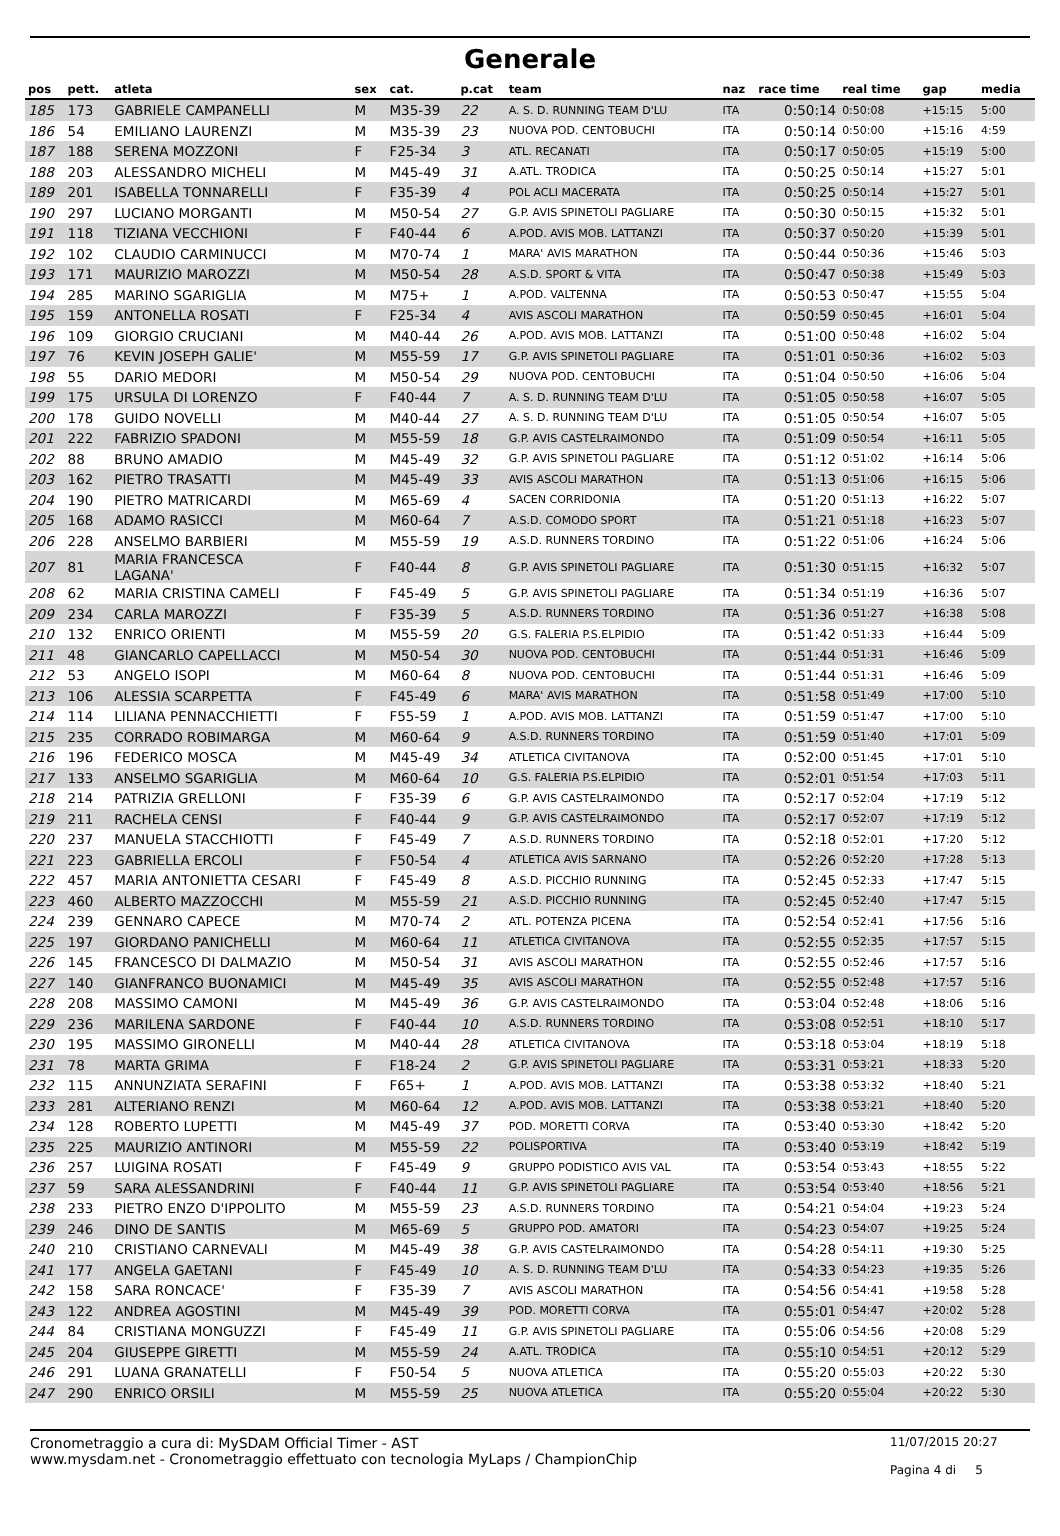Generale
| pos | pett. | atleta | sex | cat. | p.cat | team | naz | race time | real time | gap | media |
| --- | --- | --- | --- | --- | --- | --- | --- | --- | --- | --- | --- |
| 185 | 173 | GABRIELE CAMPANELLI | M | M35-39 | 22 | A. S. D. RUNNING TEAM D'LU | ITA | 0:50:14 | 0:50:08 | +15:15 | 5:00 |
| 186 | 54 | EMILIANO LAURENZI | M | M35-39 | 23 | NUOVA POD. CENTOBUCHI | ITA | 0:50:14 | 0:50:00 | +15:16 | 4:59 |
| 187 | 188 | SERENA MOZZONI | F | F25-34 | 3 | ATL. RECANATI | ITA | 0:50:17 | 0:50:05 | +15:19 | 5:00 |
| 188 | 203 | ALESSANDRO MICHELI | M | M45-49 | 31 | A.ATL. TRODICA | ITA | 0:50:25 | 0:50:14 | +15:27 | 5:01 |
| 189 | 201 | ISABELLA TONNARELLI | F | F35-39 | 4 | POL ACLI MACERATA | ITA | 0:50:25 | 0:50:14 | +15:27 | 5:01 |
| 190 | 297 | LUCIANO MORGANTI | M | M50-54 | 27 | G.P. AVIS SPINETOLI PAGLIARE | ITA | 0:50:30 | 0:50:15 | +15:32 | 5:01 |
| 191 | 118 | TIZIANA VECCHIONI | F | F40-44 | 6 | A.POD. AVIS MOB. LATTANZI | ITA | 0:50:37 | 0:50:20 | +15:39 | 5:01 |
| 192 | 102 | CLAUDIO CARMINUCCI | M | M70-74 | 1 | MARA' AVIS MARATHON | ITA | 0:50:44 | 0:50:36 | +15:46 | 5:03 |
| 193 | 171 | MAURIZIO MAROZZI | M | M50-54 | 28 | A.S.D. SPORT & VITA | ITA | 0:50:47 | 0:50:38 | +15:49 | 5:03 |
| 194 | 285 | MARINO SGARIGLIA | M | M75+ | 1 | A.POD. VALTENNA | ITA | 0:50:53 | 0:50:47 | +15:55 | 5:04 |
| 195 | 159 | ANTONELLA ROSATI | F | F25-34 | 4 | AVIS ASCOLI MARATHON | ITA | 0:50:59 | 0:50:45 | +16:01 | 5:04 |
| 196 | 109 | GIORGIO CRUCIANI | M | M40-44 | 26 | A.POD. AVIS MOB. LATTANZI | ITA | 0:51:00 | 0:50:48 | +16:02 | 5:04 |
| 197 | 76 | KEVIN JOSEPH GALIE' | M | M55-59 | 17 | G.P. AVIS SPINETOLI PAGLIARE | ITA | 0:51:01 | 0:50:36 | +16:02 | 5:03 |
| 198 | 55 | DARIO MEDORI | M | M50-54 | 29 | NUOVA POD. CENTOBUCHI | ITA | 0:51:04 | 0:50:50 | +16:06 | 5:04 |
| 199 | 175 | URSULA DI LORENZO | F | F40-44 | 7 | A. S. D. RUNNING TEAM D'LU | ITA | 0:51:05 | 0:50:58 | +16:07 | 5:05 |
| 200 | 178 | GUIDO NOVELLI | M | M40-44 | 27 | A. S. D. RUNNING TEAM D'LU | ITA | 0:51:05 | 0:50:54 | +16:07 | 5:05 |
| 201 | 222 | FABRIZIO SPADONI | M | M55-59 | 18 | G.P. AVIS CASTELRAIMONDO | ITA | 0:51:09 | 0:50:54 | +16:11 | 5:05 |
| 202 | 88 | BRUNO AMADIO | M | M45-49 | 32 | G.P. AVIS SPINETOLI PAGLIARE | ITA | 0:51:12 | 0:51:02 | +16:14 | 5:06 |
| 203 | 162 | PIETRO TRASATTI | M | M45-49 | 33 | AVIS ASCOLI MARATHON | ITA | 0:51:13 | 0:51:06 | +16:15 | 5:06 |
| 204 | 190 | PIETRO MATRICARDI | M | M65-69 | 4 | SACEN CORRIDONIA | ITA | 0:51:20 | 0:51:13 | +16:22 | 5:07 |
| 205 | 168 | ADAMO RASICCI | M | M60-64 | 7 | A.S.D. COMODO SPORT | ITA | 0:51:21 | 0:51:18 | +16:23 | 5:07 |
| 206 | 228 | ANSELMO BARBIERI | M | M55-59 | 19 | A.S.D. RUNNERS TORDINO | ITA | 0:51:22 | 0:51:06 | +16:24 | 5:06 |
| 207 | 81 | MARIA FRANCESCA LAGANA' | F | F40-44 | 8 | G.P. AVIS SPINETOLI PAGLIARE | ITA | 0:51:30 | 0:51:15 | +16:32 | 5:07 |
| 208 | 62 | MARIA CRISTINA CAMELI | F | F45-49 | 5 | G.P. AVIS SPINETOLI PAGLIARE | ITA | 0:51:34 | 0:51:19 | +16:36 | 5:07 |
| 209 | 234 | CARLA MAROZZI | F | F35-39 | 5 | A.S.D. RUNNERS TORDINO | ITA | 0:51:36 | 0:51:27 | +16:38 | 5:08 |
| 210 | 132 | ENRICO ORIENTI | M | M55-59 | 20 | G.S. FALERIA P.S.ELPIDIO | ITA | 0:51:42 | 0:51:33 | +16:44 | 5:09 |
| 211 | 48 | GIANCARLO CAPELLACCI | M | M50-54 | 30 | NUOVA POD. CENTOBUCHI | ITA | 0:51:44 | 0:51:31 | +16:46 | 5:09 |
| 212 | 53 | ANGELO ISOPI | M | M60-64 | 8 | NUOVA POD. CENTOBUCHI | ITA | 0:51:44 | 0:51:31 | +16:46 | 5:09 |
| 213 | 106 | ALESSIA SCARPETTA | F | F45-49 | 6 | MARA' AVIS MARATHON | ITA | 0:51:58 | 0:51:49 | +17:00 | 5:10 |
| 214 | 114 | LILIANA PENNACCHIETTI | F | F55-59 | 1 | A.POD. AVIS MOB. LATTANZI | ITA | 0:51:59 | 0:51:47 | +17:00 | 5:10 |
| 215 | 235 | CORRADO ROBIMARGA | M | M60-64 | 9 | A.S.D. RUNNERS TORDINO | ITA | 0:51:59 | 0:51:40 | +17:01 | 5:09 |
| 216 | 196 | FEDERICO MOSCA | M | M45-49 | 34 | ATLETICA CIVITANOVA | ITA | 0:52:00 | 0:51:45 | +17:01 | 5:10 |
| 217 | 133 | ANSELMO SGARIGLIA | M | M60-64 | 10 | G.S. FALERIA P.S.ELPIDIO | ITA | 0:52:01 | 0:51:54 | +17:03 | 5:11 |
| 218 | 214 | PATRIZIA GRELLONI | F | F35-39 | 6 | G.P. AVIS CASTELRAIMONDO | ITA | 0:52:17 | 0:52:04 | +17:19 | 5:12 |
| 219 | 211 | RACHELA CENSI | F | F40-44 | 9 | G.P. AVIS CASTELRAIMONDO | ITA | 0:52:17 | 0:52:07 | +17:19 | 5:12 |
| 220 | 237 | MANUELA STACCHIOTTI | F | F45-49 | 7 | A.S.D. RUNNERS TORDINO | ITA | 0:52:18 | 0:52:01 | +17:20 | 5:12 |
| 221 | 223 | GABRIELLA ERCOLI | F | F50-54 | 4 | ATLETICA AVIS SARNANO | ITA | 0:52:26 | 0:52:20 | +17:28 | 5:13 |
| 222 | 457 | MARIA ANTONIETTA CESARI | F | F45-49 | 8 | A.S.D. PICCHIO RUNNING | ITA | 0:52:45 | 0:52:33 | +17:47 | 5:15 |
| 223 | 460 | ALBERTO MAZZOCCHI | M | M55-59 | 21 | A.S.D. PICCHIO RUNNING | ITA | 0:52:45 | 0:52:40 | +17:47 | 5:15 |
| 224 | 239 | GENNARO CAPECE | M | M70-74 | 2 | ATL. POTENZA PICENA | ITA | 0:52:54 | 0:52:41 | +17:56 | 5:16 |
| 225 | 197 | GIORDANO PANICHELLI | M | M60-64 | 11 | ATLETICA CIVITANOVA | ITA | 0:52:55 | 0:52:35 | +17:57 | 5:15 |
| 226 | 145 | FRANCESCO DI DALMAZIO | M | M50-54 | 31 | AVIS ASCOLI MARATHON | ITA | 0:52:55 | 0:52:46 | +17:57 | 5:16 |
| 227 | 140 | GIANFRANCO BUONAMICI | M | M45-49 | 35 | AVIS ASCOLI MARATHON | ITA | 0:52:55 | 0:52:48 | +17:57 | 5:16 |
| 228 | 208 | MASSIMO CAMONI | M | M45-49 | 36 | G.P. AVIS CASTELRAIMONDO | ITA | 0:53:04 | 0:52:48 | +18:06 | 5:16 |
| 229 | 236 | MARILENA SARDONE | F | F40-44 | 10 | A.S.D. RUNNERS TORDINO | ITA | 0:53:08 | 0:52:51 | +18:10 | 5:17 |
| 230 | 195 | MASSIMO GIRONELLI | M | M40-44 | 28 | ATLETICA CIVITANOVA | ITA | 0:53:18 | 0:53:04 | +18:19 | 5:18 |
| 231 | 78 | MARTA GRIMA | F | F18-24 | 2 | G.P. AVIS SPINETOLI PAGLIARE | ITA | 0:53:31 | 0:53:21 | +18:33 | 5:20 |
| 232 | 115 | ANNUNZIATA SERAFINI | F | F65+ | 1 | A.POD. AVIS MOB. LATTANZI | ITA | 0:53:38 | 0:53:32 | +18:40 | 5:21 |
| 233 | 281 | ALTERIANO RENZI | M | M60-64 | 12 | A.POD. AVIS MOB. LATTANZI | ITA | 0:53:38 | 0:53:21 | +18:40 | 5:20 |
| 234 | 128 | ROBERTO LUPETTI | M | M45-49 | 37 | POD. MORETTI CORVA | ITA | 0:53:40 | 0:53:30 | +18:42 | 5:20 |
| 235 | 225 | MAURIZIO ANTINORI | M | M55-59 | 22 | POLISPORTIVA | ITA | 0:53:40 | 0:53:19 | +18:42 | 5:19 |
| 236 | 257 | LUIGINA ROSATI | F | F45-49 | 9 | GRUPPO PODISTICO AVIS VAL | ITA | 0:53:54 | 0:53:43 | +18:55 | 5:22 |
| 237 | 59 | SARA ALESSANDRINI | F | F40-44 | 11 | G.P. AVIS SPINETOLI PAGLIARE | ITA | 0:53:54 | 0:53:40 | +18:56 | 5:21 |
| 238 | 233 | PIETRO ENZO D'IPPOLITO | M | M55-59 | 23 | A.S.D. RUNNERS TORDINO | ITA | 0:54:21 | 0:54:04 | +19:23 | 5:24 |
| 239 | 246 | DINO DE SANTIS | M | M65-69 | 5 | GRUPPO POD. AMATORI | ITA | 0:54:23 | 0:54:07 | +19:25 | 5:24 |
| 240 | 210 | CRISTIANO CARNEVALI | M | M45-49 | 38 | G.P. AVIS CASTELRAIMONDO | ITA | 0:54:28 | 0:54:11 | +19:30 | 5:25 |
| 241 | 177 | ANGELA GAETANI | F | F45-49 | 10 | A. S. D. RUNNING TEAM D'LU | ITA | 0:54:33 | 0:54:23 | +19:35 | 5:26 |
| 242 | 158 | SARA RONCACE' | F | F35-39 | 7 | AVIS ASCOLI MARATHON | ITA | 0:54:56 | 0:54:41 | +19:58 | 5:28 |
| 243 | 122 | ANDREA AGOSTINI | M | M45-49 | 39 | POD. MORETTI CORVA | ITA | 0:55:01 | 0:54:47 | +20:02 | 5:28 |
| 244 | 84 | CRISTIANA MONGUZZI | F | F45-49 | 11 | G.P. AVIS SPINETOLI PAGLIARE | ITA | 0:55:06 | 0:54:56 | +20:08 | 5:29 |
| 245 | 204 | GIUSEPPE GIRETTI | M | M55-59 | 24 | A.ATL. TRODICA | ITA | 0:55:10 | 0:54:51 | +20:12 | 5:29 |
| 246 | 291 | LUANA GRANATELLI | F | F50-54 | 5 | NUOVA ATLETICA | ITA | 0:55:20 | 0:55:03 | +20:22 | 5:30 |
| 247 | 290 | ENRICO ORSILI | M | M55-59 | 25 | NUOVA ATLETICA | ITA | 0:55:20 | 0:55:04 | +20:22 | 5:30 |
Cronometraggio a cura di: MySDAM Official Timer - AST
www.mysdam.net - Cronometraggio effettuato con tecnologia MyLaps / ChampionChip
11/07/2015 20:27
Pagina 4 di 5